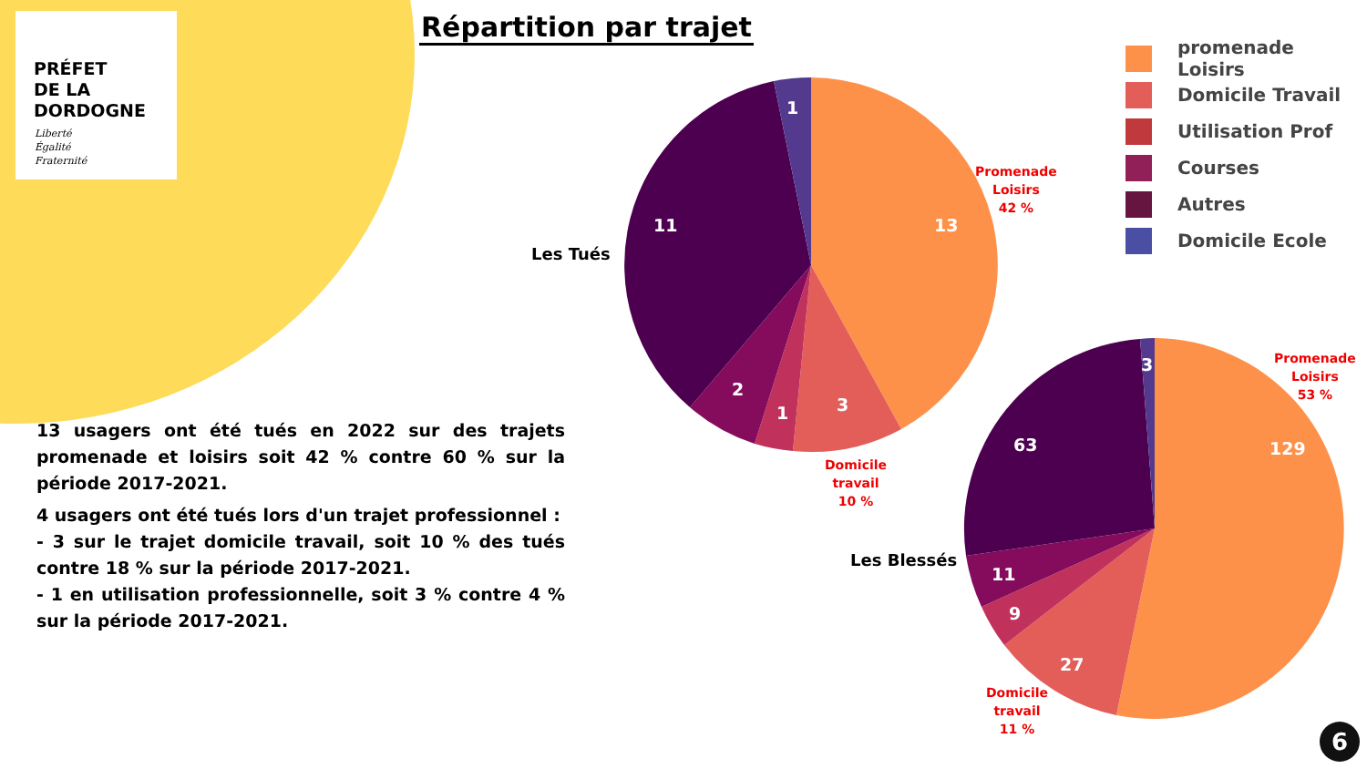1
13
11
2
1
3
3
129
63
11
9
27
PRÉFET
DE LA
DORDOGNE
Liberté
Égalité
Fraternité
Répartition par trajet
13 usagers ont été tués en 2022 sur des trajets promenade et loisirs soit 42 % contre 60 % sur la période 2017-2021.
4 usagers ont été tués lors d'un trajet professionnel :
- 3 sur le trajet domicile travail, soit 10 % des tués contre 18 % sur la période 2017-2021.
- 1 en utilisation professionnelle, soit 3 % contre 4 % sur la période 2017-2021.
promenade Loisirs
Domicile Travail
Utilisation Prof
Courses
Autres
Domicile Ecole
Les Tués
Les Blessés
Promenade
Loisirs
42 %
Domicile
travail
10 %
Promenade
Loisirs
53 %
Domicile
travail
11 %
6